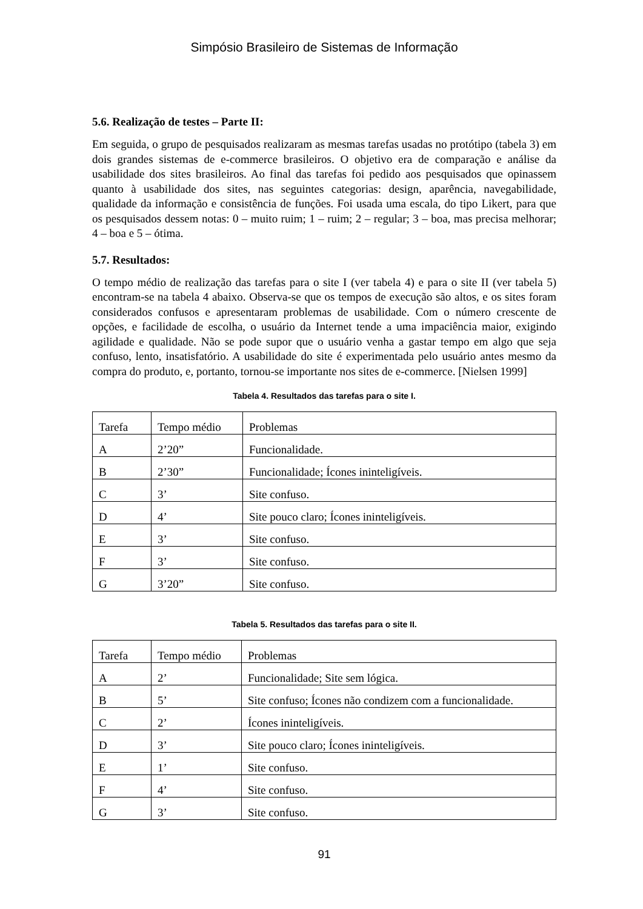Simpósio Brasileiro de Sistemas de Informação
5.6. Realização de testes – Parte II:
Em seguida, o grupo de pesquisados realizaram as mesmas tarefas usadas no protótipo (tabela 3) em dois grandes sistemas de e-commerce brasileiros. O objetivo era de comparação e análise da usabilidade dos sites brasileiros. Ao final das tarefas foi pedido aos pesquisados que opinassem quanto à usabilidade dos sites, nas seguintes categorias: design, aparência, navegabilidade, qualidade da informação e consistência de funções. Foi usada uma escala, do tipo Likert, para que os pesquisados dessem notas: 0 – muito ruim; 1 – ruim; 2 – regular; 3 – boa, mas precisa melhorar; 4 – boa e 5 – ótima.
5.7. Resultados:
O tempo médio de realização das tarefas para o site I (ver tabela 4) e para o site II (ver tabela 5) encontram-se na tabela 4 abaixo. Observa-se que os tempos de execução são altos, e os sites foram considerados confusos e apresentaram problemas de usabilidade. Com o número crescente de opções, e facilidade de escolha, o usuário da Internet tende a uma impaciência maior, exigindo agilidade e qualidade. Não se pode supor que o usuário venha a gastar tempo em algo que seja confuso, lento, insatisfatório. A usabilidade do site é experimentada pelo usuário antes mesmo da compra do produto, e, portanto, tornou-se importante nos sites de e-commerce. [Nielsen 1999]
Tabela 4. Resultados das tarefas para o site I.
| Tarefa | Tempo médio | Problemas |
| A | 2’20” | Funcionalidade. |
| B | 2’30” | Funcionalidade; Ícones ininteligíveis. |
| C | 3’ | Site confuso. |
| D | 4’ | Site pouco claro; Ícones ininteligíveis. |
| E | 3’ | Site confuso. |
| F | 3’ | Site confuso. |
| G | 3’20” | Site confuso. |
Tabela 5. Resultados das tarefas para o site II.
| Tarefa | Tempo médio | Problemas |
| A | 2’ | Funcionalidade; Site sem lógica. |
| B | 5’ | Site confuso; Ícones não condizem com a funcionalidade. |
| C | 2’ | Ícones ininteligíveis. |
| D | 3’ | Site pouco claro; Ícones ininteligíveis. |
| E | 1’ | Site confuso. |
| F | 4’ | Site confuso. |
| G | 3’ | Site confuso. |
91